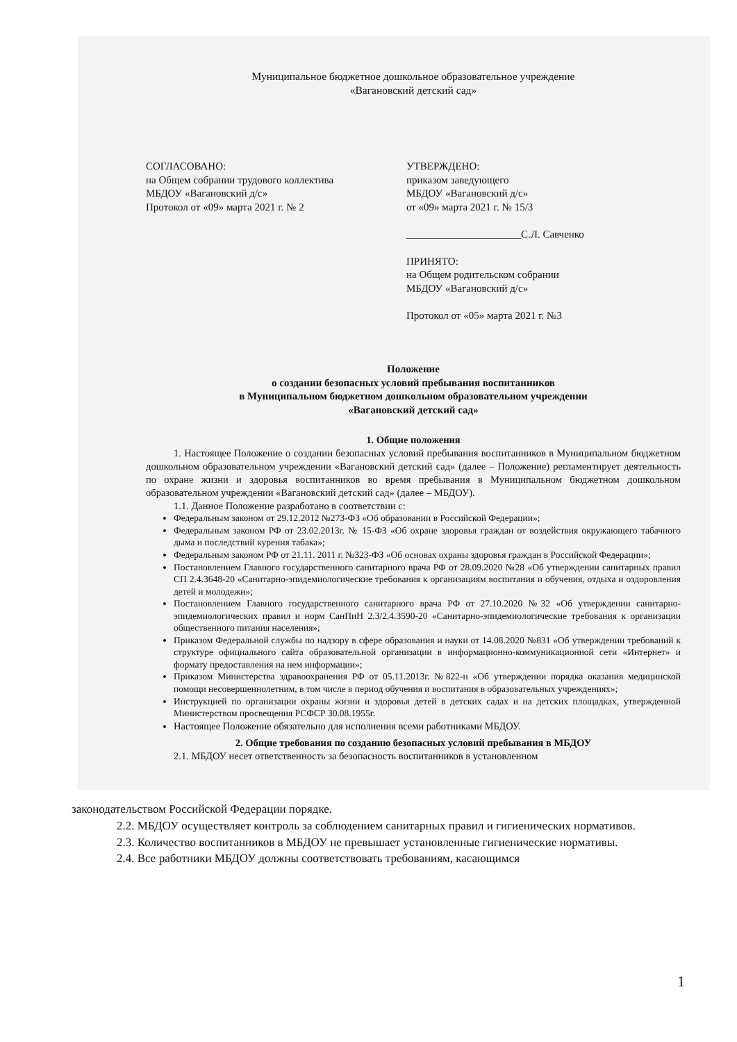Муниципальное бюджетное дошкольное образовательное учреждение
«Вагановский детский сад»
СОГЛАСОВАНО:
на Общем собрании трудового коллектива
МБДОУ «Вагановский д/с»
Протокол от «09» марта 2021 г. № 2
УТВЕРЖДЕНО:
приказом заведующего
МБДОУ «Вагановский д/с»
от «09» марта 2021 г. № 15/3
______________________С.Л. Савченко
ПРИНЯТО:
на Общем родительском собрании
МБДОУ «Вагановский д/с»
Протокол от «05» марта 2021 г. №3
Положение
о создании безопасных условий пребывания воспитанников
в Муниципальном бюджетном дошкольном образовательном учреждении
«Вагановский детский сад»
1. Общие положения
1. Настоящее Положение о создании безопасных условий пребывания воспитанников в Муниципальном бюджетном дошкольном образовательном учреждении «Вагановский детский сад» (далее – Положение) регламентирует деятельность по охране жизни и здоровья воспитанников во время пребывания в Муниципальном бюджетном дошкольном образовательном учреждении «Вагановский детский сад» (далее – МБДОУ).
1.1. Данное Положение разработано в соответствии с:
Федеральным законом от 29.12.2012 №273-ФЗ «Об образовании в Российской Федерации»;
Федеральным законом РФ от 23.02.2013г. № 15-ФЗ «Об охране здоровья граждан от воздействия окружающего табачного дыма и последствий курения табака»;
Федеральным законом РФ от 21.11. 2011 г. №323-ФЗ «Об основах охраны здоровья граждан в Российской Федерации»;
Постановлением Главного государственного санитарного врача РФ от 28.09.2020 №28 «Об утверждении санитарных правил СП 2.4.3648-20 «Санитарно-эпидемиологические требования к организациям воспитания и обучения, отдыха и оздоровления детей и молодежи»;
Постановлением Главного государственного санитарного врача РФ от 27.10.2020 №32 «Об утверждении санитарно-эпидемиологических правил и норм СанПиН 2.3/2.4.3590-20 «Санитарно-эпидемиологические требования к организации общественного питания населения»;
Приказом Федеральной службы по надзору в сфере образования и науки от 14.08.2020 №831 «Об утверждении требований к структуре официального сайта образовательной организации в информационно-коммуникационной сети «Интернет» и формату предоставления на нем информации»;
Приказом Министерства здравоохранения РФ от 05.11.2013г. №822-н «Об утверждении порядка оказания медицинской помощи несовершеннолетним, в том числе в период обучения и воспитания в образовательных учреждениях»;
Инструкцией по организации охраны жизни и здоровья детей в детских садах и на детских площадках, утвержденной Министерством просвещения РСФСР 30.08.1955г.
Настоящее Положение обязательно для исполнения всеми работниками МБДОУ.
2. Общие требования по созданию безопасных условий пребывания в МБДОУ
2.1. МБДОУ несет ответственность за безопасность воспитанников в установленном
законодательством Российской Федерации порядке.
2.2. МБДОУ осуществляет контроль за соблюдением санитарных правил и гигиенических нормативов.
2.3. Количество воспитанников в МБДОУ не превышает установленные гигиенические нормативы.
2.4. Все работники МБДОУ должны соответствовать требованиям, касающимся
1